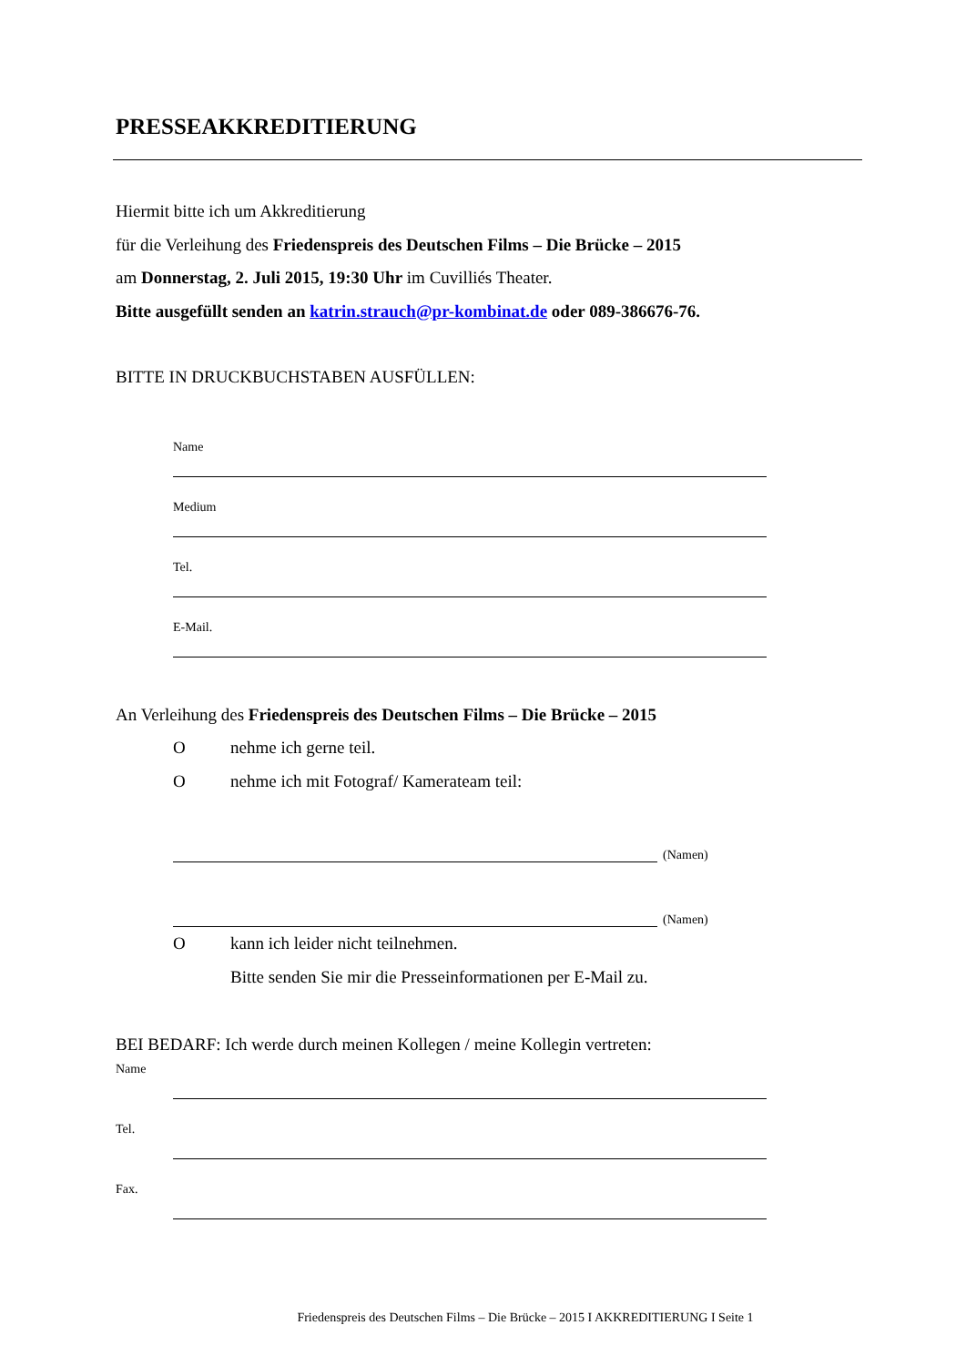PRESSEAKKREDITIERUNG
Hiermit bitte ich um Akkreditierung
für die Verleihung des Friedenspreis des Deutschen Films – Die Brücke – 2015
am Donnerstag, 2. Juli 2015, 19:30 Uhr im Cuvilliés Theater.
Bitte ausgefüllt senden an katrin.strauch@pr-kombinat.de oder 089-386676-76.
BITTE IN DRUCKBUCHSTABEN AUSFÜLLEN:
Name
Medium
Tel.
E-Mail.
An Verleihung des Friedenspreis des Deutschen Films – Die Brücke – 2015
Onehme ich gerne teil.
Onehme ich mit Fotograf/ Kamerateam teil:
(Namen)
(Namen)
Okann ich leider nicht teilnehmen.
Bitte senden Sie mir die Presseinformationen per E-Mail zu.
BEI BEDARF: Ich werde durch meinen Kollegen / meine Kollegin vertreten:
Name
Tel.
Fax.
Friedenspreis des Deutschen Films – Die Brücke – 2015 I AKKREDITIERUNG I Seite 1